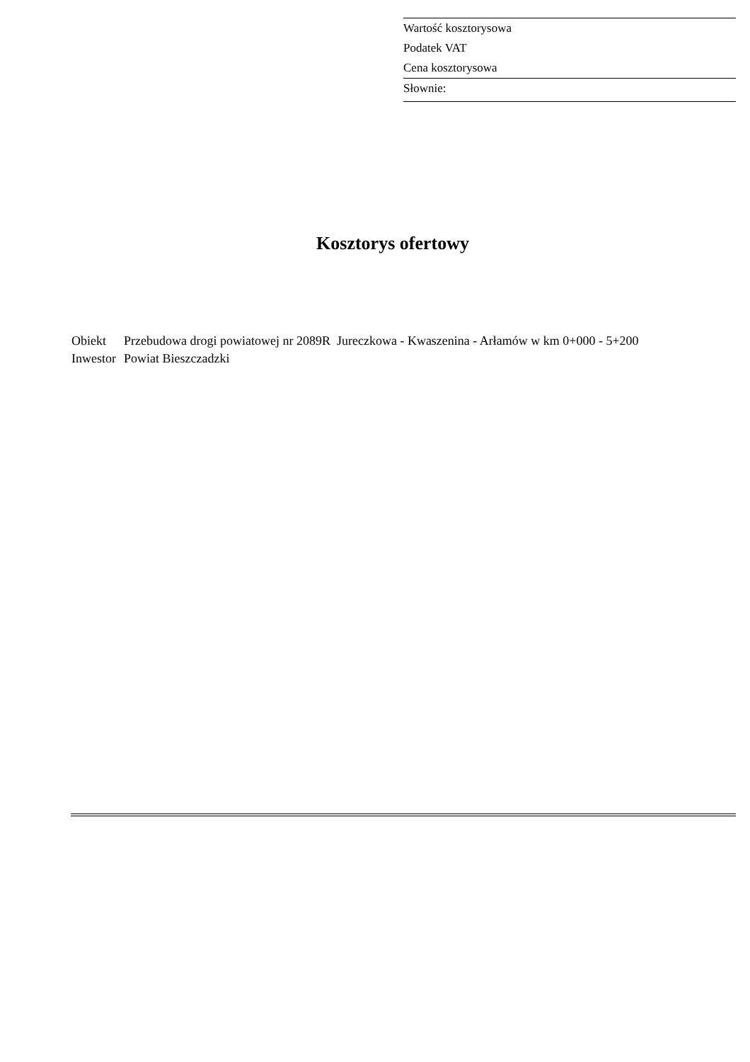Wartość kosztorysowa
Podatek VAT
Cena kosztorysowa
Słownie:
Kosztorys ofertowy
| Obiekt | Przebudowa drogi powiatowej nr 2089R Jureczkowa - Kwaszenina - Arłamów w km 0+000 - 5+200 |
| Inwestor | Powiat Bieszczadzki |